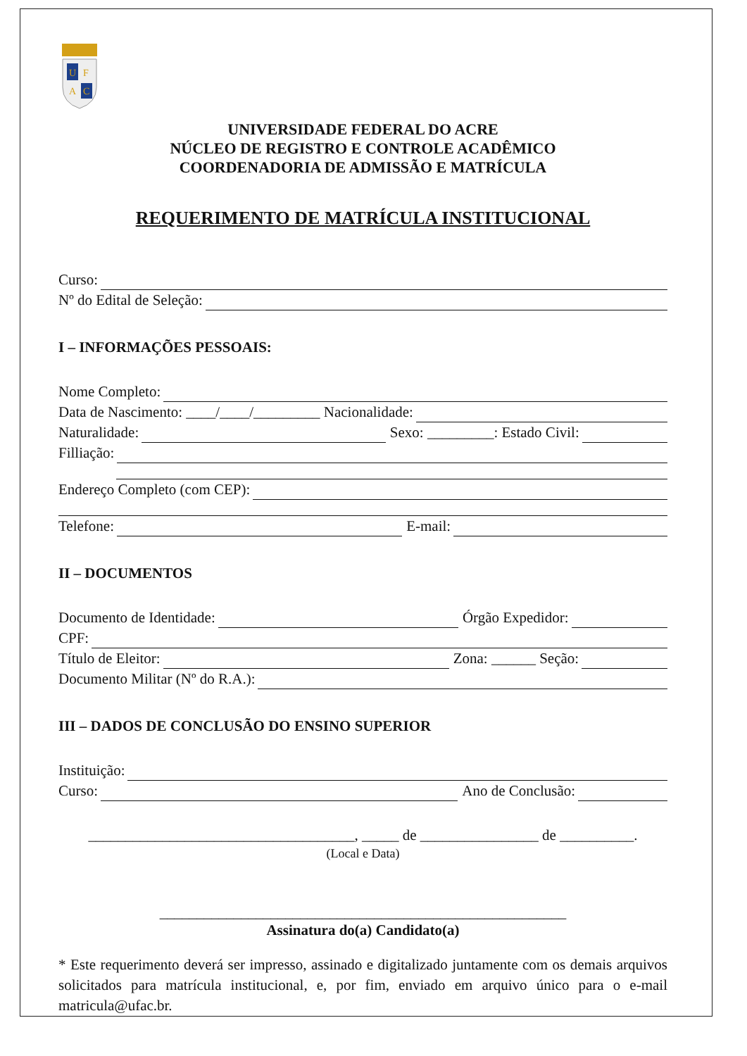U
F
A
C
UNIVERSIDADE FEDERAL DO ACRE
NÚCLEO DE REGISTRO E CONTROLE ACADÊMICO
COORDENADORIA DE ADMISSÃO E MATRÍCULA
REQUERIMENTO DE MATRÍCULA INSTITUCIONAL
Curso:
Nº do Edital de Seleção:
I – INFORMAÇÕES PESSOAIS:
Nome Completo:
Data de Nascimento: ____/____/_________ Nacionalidade:
Naturalidade:
Sexo: _________: Estado Civil:
Filliação:
Endereço Completo (com CEP):
Telefone:
E-mail:
II – DOCUMENTOS
Documento de Identidade:
Órgão Expedidor:
CPF:
Título de Eleitor:
Zona: ______ Seção:
Documento Militar (Nº do R.A.):
III – DADOS DE CONCLUSÃO DO ENSINO SUPERIOR
Instituição:
Curso:
Ano de Conclusão:
____________________________________, _____ de ________________ de __________.
(Local e Data)
_______________________________________________________
Assinatura do(a) Candidato(a)
* Este requerimento deverá ser impresso, assinado e digitalizado juntamente com os demais arquivos solicitados para matrícula institucional, e, por fim, enviado em arquivo único para o e-mail matricula@ufac.br.